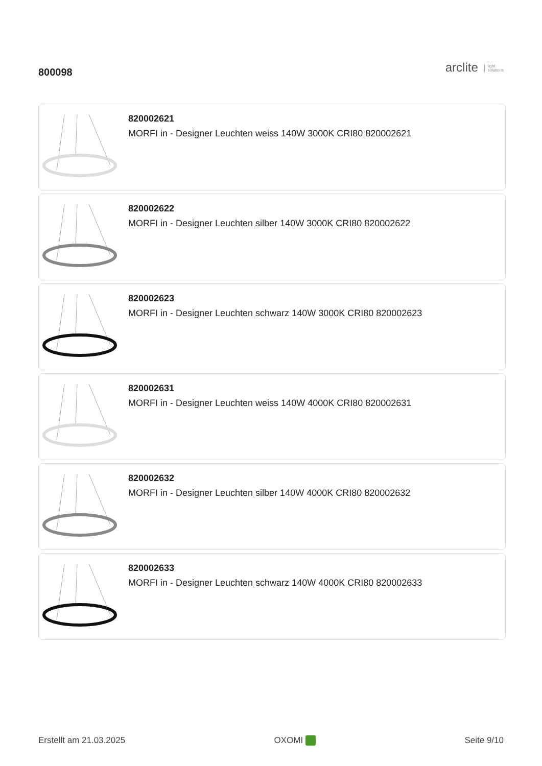800098
arclite light
solutions
820002621
MORFI in - Designer Leuchten weiss 140W 3000K CRI80 820002621
820002622
MORFI in - Designer Leuchten silber 140W 3000K CRI80 820002622
820002623
MORFI in - Designer Leuchten schwarz 140W 3000K CRI80 820002623
820002631
MORFI in - Designer Leuchten weiss 140W 4000K CRI80 820002631
820002632
MORFI in - Designer Leuchten silber 140W 4000K CRI80 820002632
820002633
MORFI in - Designer Leuchten schwarz 140W 4000K CRI80 820002633
Erstellt am 21.03.2025 OXOMI Seite 9/10